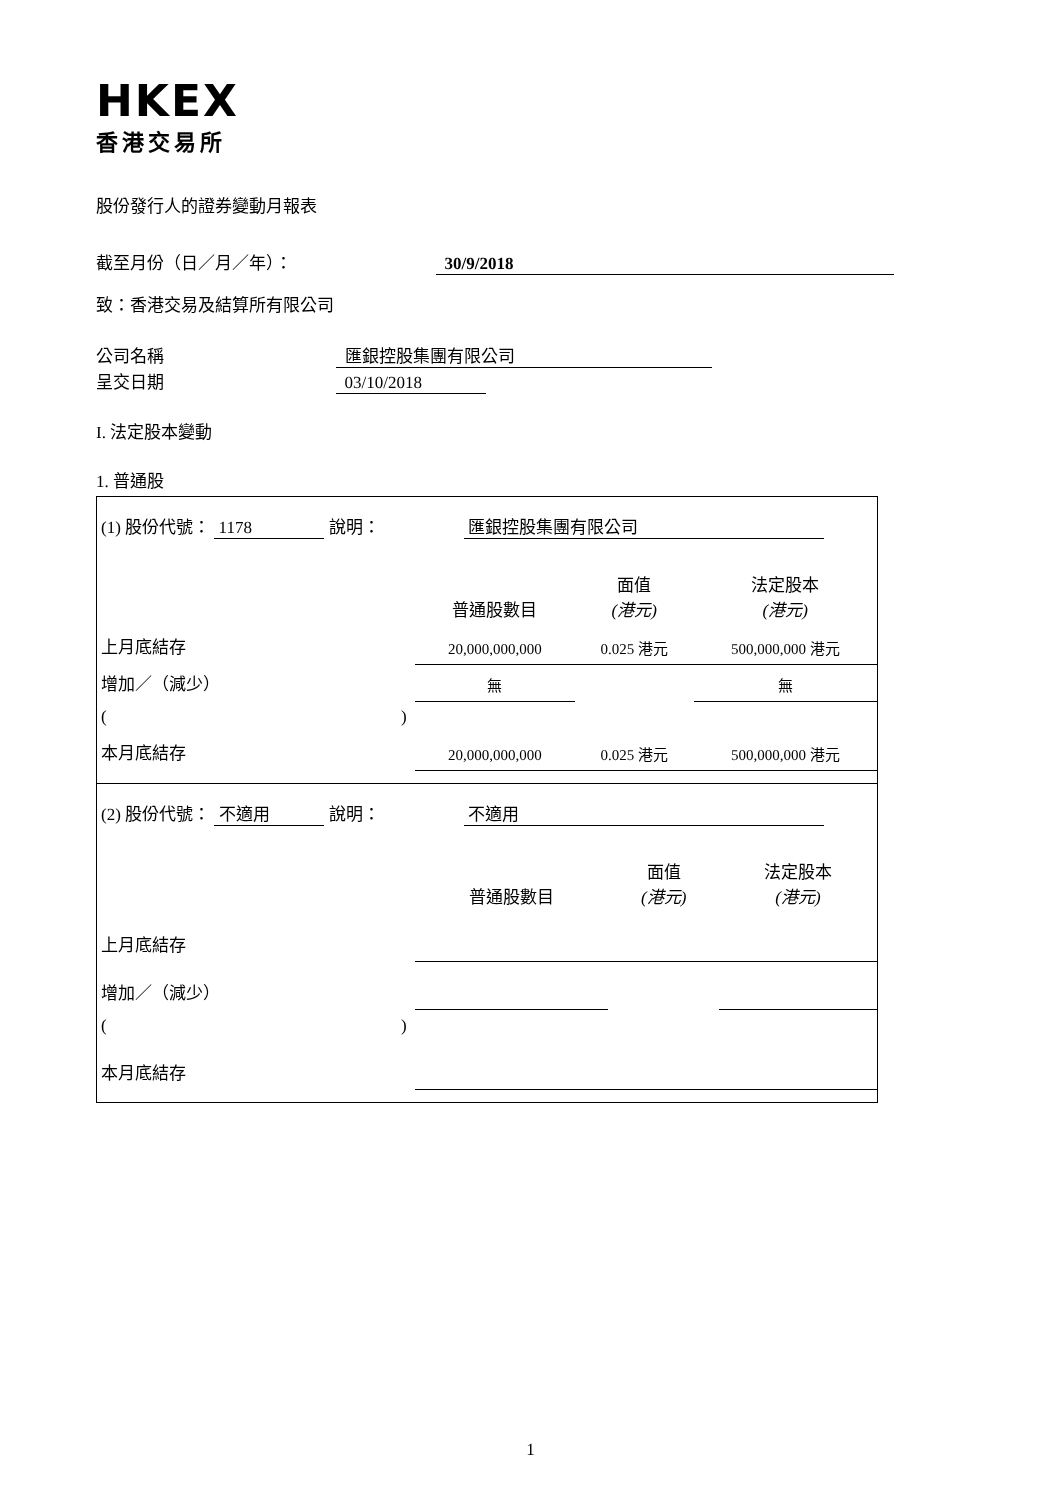HKEX
香港交易所
股份發行人的證券變動月報表
截至月份（日／月／年）： 30/9/2018
致：香港交易及結算所有限公司
公司名稱 匯銀控股集團有限公司
呈交日期 03/10/2018
I. 法定股本變動
1. 普通股
| (1) 股份代號： 1178 說明： 匯銀控股集團有限公司 | | | |
| | 普通股數目 | 面值 (港元) | 法定股本 (港元) |
| 上月底結存 | 20,000,000,000 | 0.025 港元 | 500,000,000 港元 |
| 增加／（減少） | 無 | | 無 |
| ( ) | | | |
| 本月底結存 | 20,000,000,000 | 0.025 港元 | 500,000,000 港元 |
| (2) 股份代號： 不適用 說明： 不適用 | | | |
| | 普通股數目 | 面值 (港元) | 法定股本 (港元) |
| 上月底結存 | | | |
| 增加／（減少） | | | |
| ( ) | | | |
| 本月底結存 | | | |
1